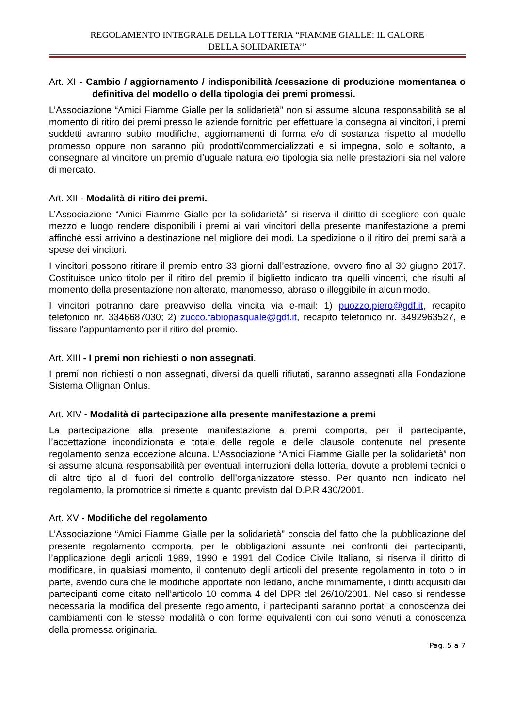REGOLAMENTO INTEGRALE DELLA LOTTERIA “FIAMME GIALLE: IL CALORE
DELLA SOLIDARIETA’”
Art. XI - Cambio / aggiornamento / indisponibilità /cessazione di produzione momentanea o definitiva del modello o della tipologia dei premi promessi.
L’Associazione “Amici Fiamme Gialle per la solidarietà” non si assume alcuna responsabilità se al momento di ritiro dei premi presso le aziende fornitrici per effettuare la consegna ai vincitori, i premi suddetti avranno subito modifiche, aggiornamenti di forma e/o di sostanza rispetto al modello promesso oppure non saranno più prodotti/commercializzati e si impegna, solo e soltanto, a consegnare al vincitore un premio d’uguale natura e/o tipologia sia nelle prestazioni sia nel valore di mercato.
Art. XII - Modalità di ritiro dei premi.
L’Associazione “Amici Fiamme Gialle per la solidarietà” si riserva il diritto di scegliere con quale mezzo e luogo rendere disponibili i premi ai vari vincitori della presente manifestazione a premi affinché essi arrivino a destinazione nel migliore dei modi. La spedizione o il ritiro dei premi sarà a spese dei vincitori.
I vincitori possono ritirare il premio entro 33 giorni dall’estrazione, ovvero fino al 30 giugno 2017. Costituisce unico titolo per il ritiro del premio il biglietto indicato tra quelli vincenti, che risulti al momento della presentazione non alterato, manomesso, abraso o illeggibile in alcun modo.
I vincitori potranno dare preavviso della vincita via e-mail: 1) puozzo.piero@gdf.it, recapito telefonico nr. 3346687030; 2) zucco.fabiopasquale@gdf.it, recapito telefonico nr. 3492963527, e fissare l’appuntamento per il ritiro del premio.
Art. XIII - I premi non richiesti o non assegnati.
I premi non richiesti o non assegnati, diversi da quelli rifiutati, saranno assegnati alla Fondazione Sistema Ollignan Onlus.
Art. XIV - Modalità di partecipazione alla presente manifestazione a premi
La partecipazione alla presente manifestazione a premi comporta, per il partecipante, l’accettazione incondizionata e totale delle regole e delle clausole contenute nel presente regolamento senza eccezione alcuna. L’Associazione “Amici Fiamme Gialle per la solidarietà” non si assume alcuna responsabilità per eventuali interruzioni della lotteria, dovute a problemi tecnici o di altro tipo al di fuori del controllo dell’organizzatore stesso. Per quanto non indicato nel regolamento, la promotrice si rimette a quanto previsto dal D.P.R 430/2001.
Art. XV - Modifiche del regolamento
L’Associazione “Amici Fiamme Gialle per la solidarietà” conscia del fatto che la pubblicazione del presente regolamento comporta, per le obbligazioni assunte nei confronti dei partecipanti, l’applicazione degli articoli 1989, 1990 e 1991 del Codice Civile Italiano, si riserva il diritto di modificare, in qualsiasi momento, il contenuto degli articoli del presente regolamento in toto o in parte, avendo cura che le modifiche apportate non ledano, anche minimamente, i diritti acquisiti dai partecipanti come citato nell’articolo 10 comma 4 del DPR del 26/10/2001. Nel caso si rendesse necessaria la modifica del presente regolamento, i partecipanti saranno portati a conoscenza dei cambiamenti con le stesse modalità o con forme equivalenti con cui sono venuti a conoscenza della promessa originaria.
Pag. 5 a 7